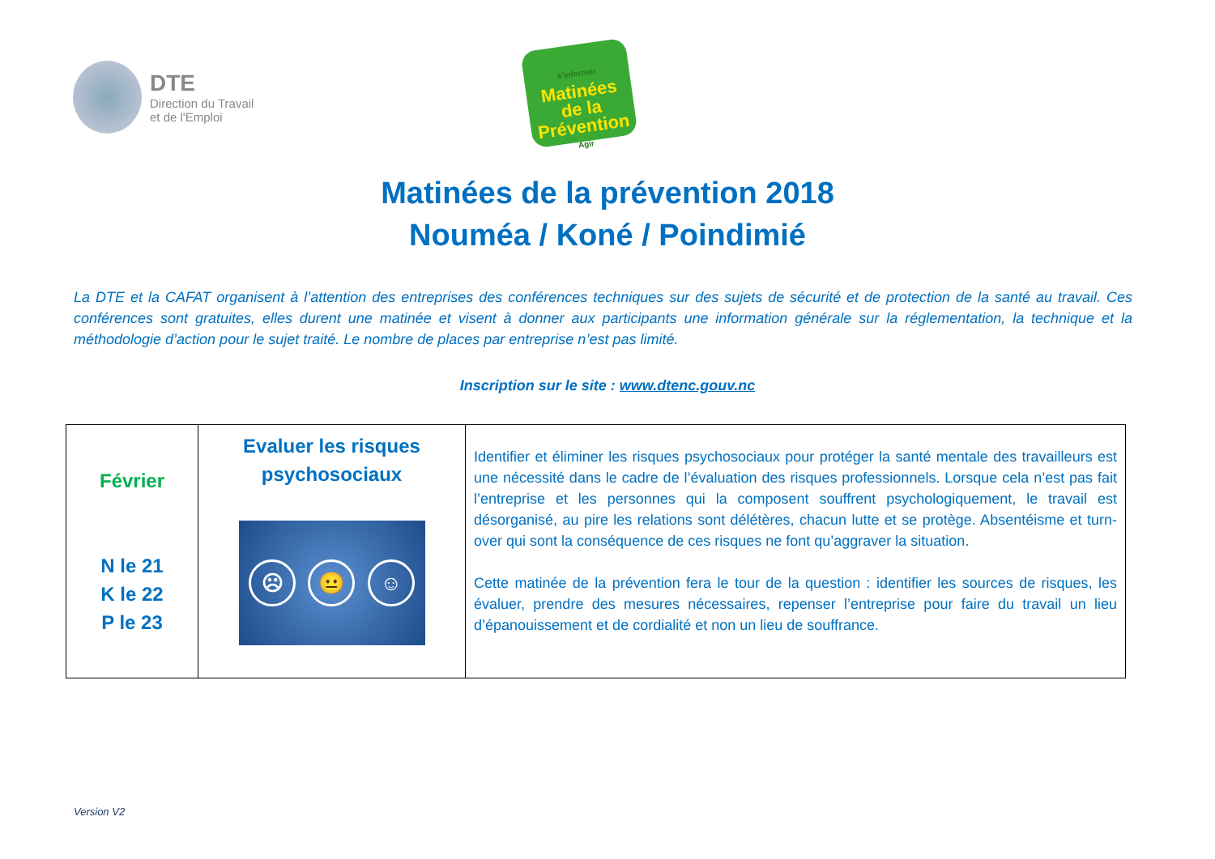DTE
Direction du Travail
et de l'Emploi
s'informer
Matinées
de la
Prévention
Agir
Matinées de la prévention 2018
Nouméa / Koné / Poindimié
La DTE et la CAFAT organisent à l’attention des entreprises des conférences techniques sur des sujets de sécurité et de protection de la santé au travail. Ces conférences sont gratuites, elles durent une matinée et visent à donner aux participants une information générale sur la réglementation, la technique et la méthodologie d’action pour le sujet traité. Le nombre de places par entreprise n’est pas limité.
Inscription sur le site : www.dtenc.gouv.nc
| Février N le 21 K le 22 P le 23 | Evaluer les risques psychosociaux ☹ 😐 ☺ | Identifier et éliminer les risques psychosociaux pour protéger la santé mentale des travailleurs est une nécessité dans le cadre de l’évaluation des risques professionnels. Lorsque cela n’est pas fait l’entreprise et les personnes qui la composent souffrent psychologiquement, le travail est désorganisé, au pire les relations sont délétères, chacun lutte et se protège. Absentéisme et turn-over qui sont la conséquence de ces risques ne font qu’aggraver la situation. Cette matinée de la prévention fera le tour de la question : identifier les sources de risques, les évaluer, prendre des mesures nécessaires, repenser l’entreprise pour faire du travail un lieu d’épanouissement et de cordialité et non un lieu de souffrance. |
Version V2